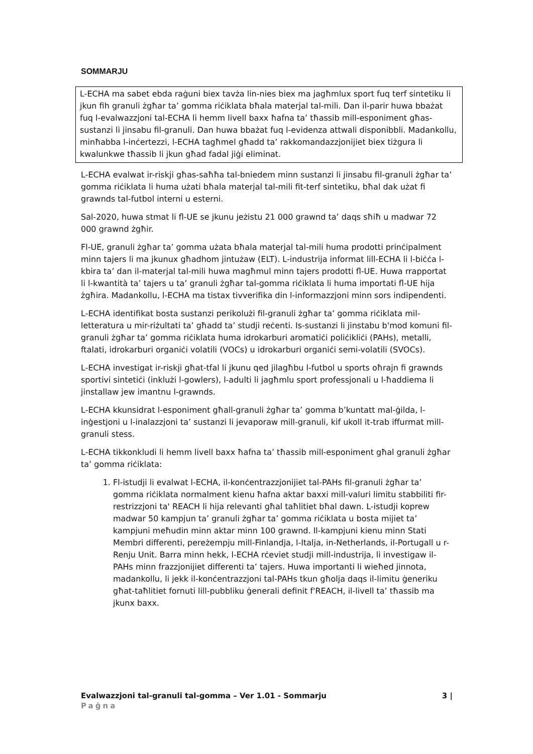SOMMARJU
L-ECHA ma sabet ebda raġuni biex tavża lin-nies biex ma jagħmlux sport fuq terf sintetiku li jkun fih granuli żgħar ta’ gomma riċiklata bħala materjal tal-mili. Dan il-parir huwa bbażat fuq l-evalwazzjoni tal-ECHA li hemm livell baxx ħafna ta’ tħassib mill-esponiment għas-sustanzi li jinsabu fil-granuli. Dan huwa bbażat fuq l-evidenza attwali disponibbli. Madankollu, minħabba l-inċertezzi, l-ECHA tagħmel għadd ta’ rakkomandazzjonijiet biex tiżgura li kwalunkwe tħassib li jkun għad fadal jiġi eliminat.
L-ECHA evalwat ir-riskji għas-saħħa tal-bniedem minn sustanzi li jinsabu fil-granuli żgħar ta’ gomma riċiklata li huma użati bħala materjal tal-mili fit-terf sintetiku, bħal dak użat fi grawnds tal-futbol interni u esterni.
Sal-2020, huwa stmat li fl-UE se jkunu jeżistu 21 000 grawnd ta’ daqs sħiħ u madwar 72 000 grawnd żgħir.
Fl-UE, granuli żgħar ta’ gomma użata bħala materjal tal-mili huma prodotti prinċipalment minn tajers li ma jkunux għadhom jintużaw (ELT). L-industrija informat lill-ECHA li l-biċċa l-kbira ta’ dan il-materjal tal-mili huwa magħmul minn tajers prodotti fl-UE. Huwa rrapportat li l-kwantità ta’ tajers u ta’ granuli żgħar tal-gomma riċiklata li huma importati fl-UE hija żgħira. Madankollu, l-ECHA ma tistax tivverifika din l-informazzjoni minn sors indipendenti.
L-ECHA identifikat bosta sustanzi perikolużi fil-granuli żgħar ta’ gomma riċiklata mil-letteratura u mir-riżultati ta’ għadd ta’ studji reċenti. Is-sustanzi li jinstabu b'mod komuni fil-granuli żgħar ta’ gomma riċiklata huma idrokarburi aromatiċi poliċikliċi (PAHs), metalli, ftalati, idrokarburi organiċi volatili (VOCs) u idrokarburi organiċi semi-volatili (SVOCs).
L-ECHA investigat ir-riskji għat-tfal li jkunu qed jilagħbu l-futbol u sports oħrajn fi grawnds sportivi sintetiċi (inklużi l-gowlers), l-adulti li jagħmlu sport professjonali u l-ħaddiema li jinstallaw jew imantnu l-grawnds.
L-ECHA kkunsidrat l-esponiment għall-granuli żgħar ta’ gomma b’kuntatt mal-ġilda, l-inġestjoni u l-inalazzjoni ta’ sustanzi li jevaporaw mill-granuli, kif ukoll it-trab iffurmat mill-granuli stess.
L-ECHA tikkonkludi li hemm livell baxx ħafna ta’ tħassib mill-esponiment għal granuli żgħar ta’ gomma riċiklata:
1. Fl-istudji li evalwat l-ECHA, il-konċentrazzjonijiet tal-PAHs fil-granuli żgħar ta’ gomma riċiklata normalment kienu ħafna aktar baxxi mill-valuri limitu stabbiliti fir-restrizzjoni ta' REACH li hija relevanti għal taħlitiet bħal dawn. L-istudji koprew madwar 50 kampjun ta’ granuli żgħar ta’ gomma riċiklata u bosta mijiet ta’ kampjuni meħudin minn aktar minn 100 grawnd. Il-kampjuni kienu minn Stati Membri differenti, pereżempju mill-Finlandja, l-Italja, in-Netherlands, il-Portugall u r-Renju Unit. Barra minn hekk, l-ECHA rċeviet studji mill-industrija, li investigaw il-PAHs minn frazzjonijiet differenti ta’ tajers. Huwa importanti li wieħed jinnota, madankollu, li jekk il-konċentrazzjoni tal-PAHs tkun għolja daqs il-limitu ġeneriku għat-taħlitiet fornuti lill-pubbliku ġenerali definit f'REACH, il-livell ta’ tħassib ma jkunx baxx.
3 | Evalwazzjoni tal-granuli tal-gomma – Ver 1.01 - Sommarju
Paġna